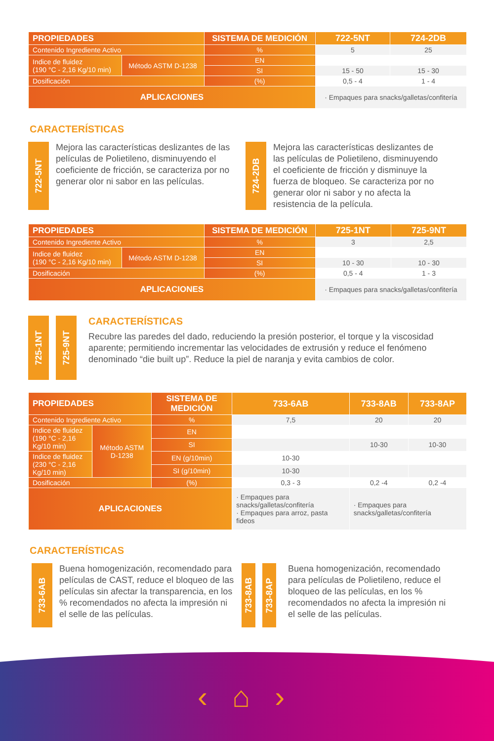| PROPIEDADES | | SISTEMA DE MEDICIÓN | 722-5NT | 724-2DB |
| --- | --- | --- | --- | --- |
| Contenido Ingrediente Activo | | % | 5 | 25 |
| Indice de fluidez (190 °C - 2,16 Kg/10 min) | Método ASTM D-1238 | EN | | |
| | | SI | 15 - 50 | 15 - 30 |
| Dosificación | | (%) | 0,5 - 4 | 1 - 4 |
| APLICACIONES | | | · Empaques para snacks/galletas/confitería | |
CARACTERÍSTICAS
722-5NT
Mejora las características deslizantes de las películas de Polietileno, disminuyendo el coeficiente de fricción, se caracteriza por no generar olor ni sabor en las películas.
724-2DB
Mejora las características deslizantes de las películas de Polietileno, disminuyendo el coeficiente de fricción y disminuye la fuerza de bloqueo. Se caracteriza por no generar olor ni sabor y no afecta la resistencia de la película.
| PROPIEDADES | | SISTEMA DE MEDICIÓN | 725-1NT | 725-9NT |
| --- | --- | --- | --- | --- |
| Contenido Ingrediente Activo | | % | 3 | 2,5 |
| Indice de fluidez (190 °C - 2,16 Kg/10 min) | Método ASTM D-1238 | EN | | |
| | | SI | 10 - 30 | 10 - 30 |
| Dosificación | | (%) | 0,5 - 4 | 1 - 3 |
| APLICACIONES | | | · Empaques para snacks/galletas/confitería | |
725-1NT
725-9NT
CARACTERÍSTICAS
Recubre las paredes del dado, reduciendo la presión posterior, el torque y la viscosidad aparente; permitiendo incrementar las velocidades de extrusión y reduce el fenómeno denominado “die built up”. Reduce la piel de naranja y evita cambios de color.
| PROPIEDADES | | SISTEMA DE MEDICIÓN | 733-6AB | 733-8AB | 733-8AP |
| --- | --- | --- | --- | --- | --- |
| Contenido Ingrediente Activo | | % | 7,5 | 20 | 20 |
| Indice de fluidez (190 °C - 2,16 Kg/10 min) | Método ASTM D-1238 | EN | | | |
| | | SI | | 10-30 | 10-30 |
| Indice de fluidez (230 °C - 2,16 Kg/10 min) | | EN (g/10min) | 10-30 | | |
| | | SI (g/10min) | 10-30 | | |
| Dosificación | | (%) | 0,3 - 3 | 0,2 -4 | 0,2 -4 |
| APLICACIONES | | | · Empaques para snacks/galletas/confitería · Empaques para arroz, pasta fideos | · Empaques para snacks/galletas/confitería | |
CARACTERÍSTICAS
733-6AB
Buena homogenización, recomendado para películas de CAST, reduce el bloqueo de las películas sin afectar la transparencia, en los % recomendados no afecta la impresión ni el selle de las películas.
733-8AB
733-8AP
Buena homogenización, recomendado para películas de Polietileno, reduce el bloqueo de las películas, en los % recomendados no afecta la impresión ni el selle de las películas.
‹ ⌂ ›